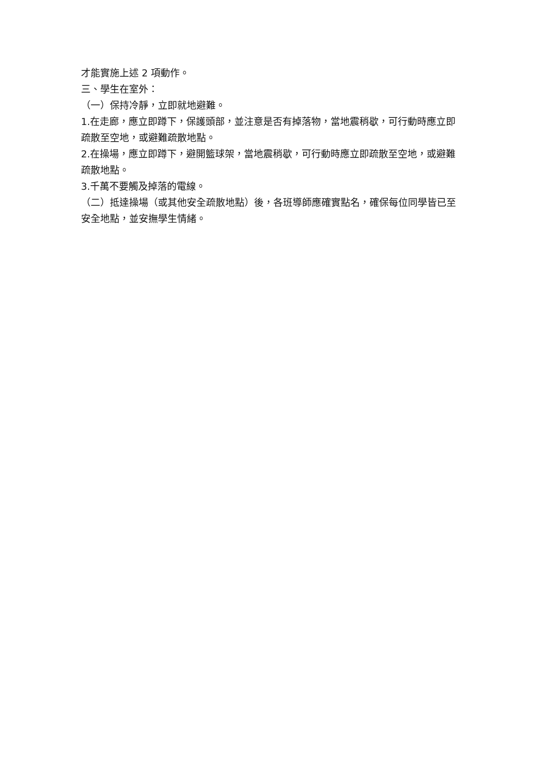才能實施上述 2 項動作。
三、學生在室外：
（一）保持冷靜，立即就地避難。
1.在走廊，應立即蹲下，保護頭部，並注意是否有掉落物，當地震稍歇，可行動時應立即疏散至空地，或避難疏散地點。
2.在操場，應立即蹲下，避開籃球架，當地震稍歇，可行動時應立即疏散至空地，或避難疏散地點。
3.千萬不要觸及掉落的電線。
（二）抵達操場（或其他安全疏散地點）後，各班導師應確實點名，確保每位同學皆已至安全地點，並安撫學生情緒。